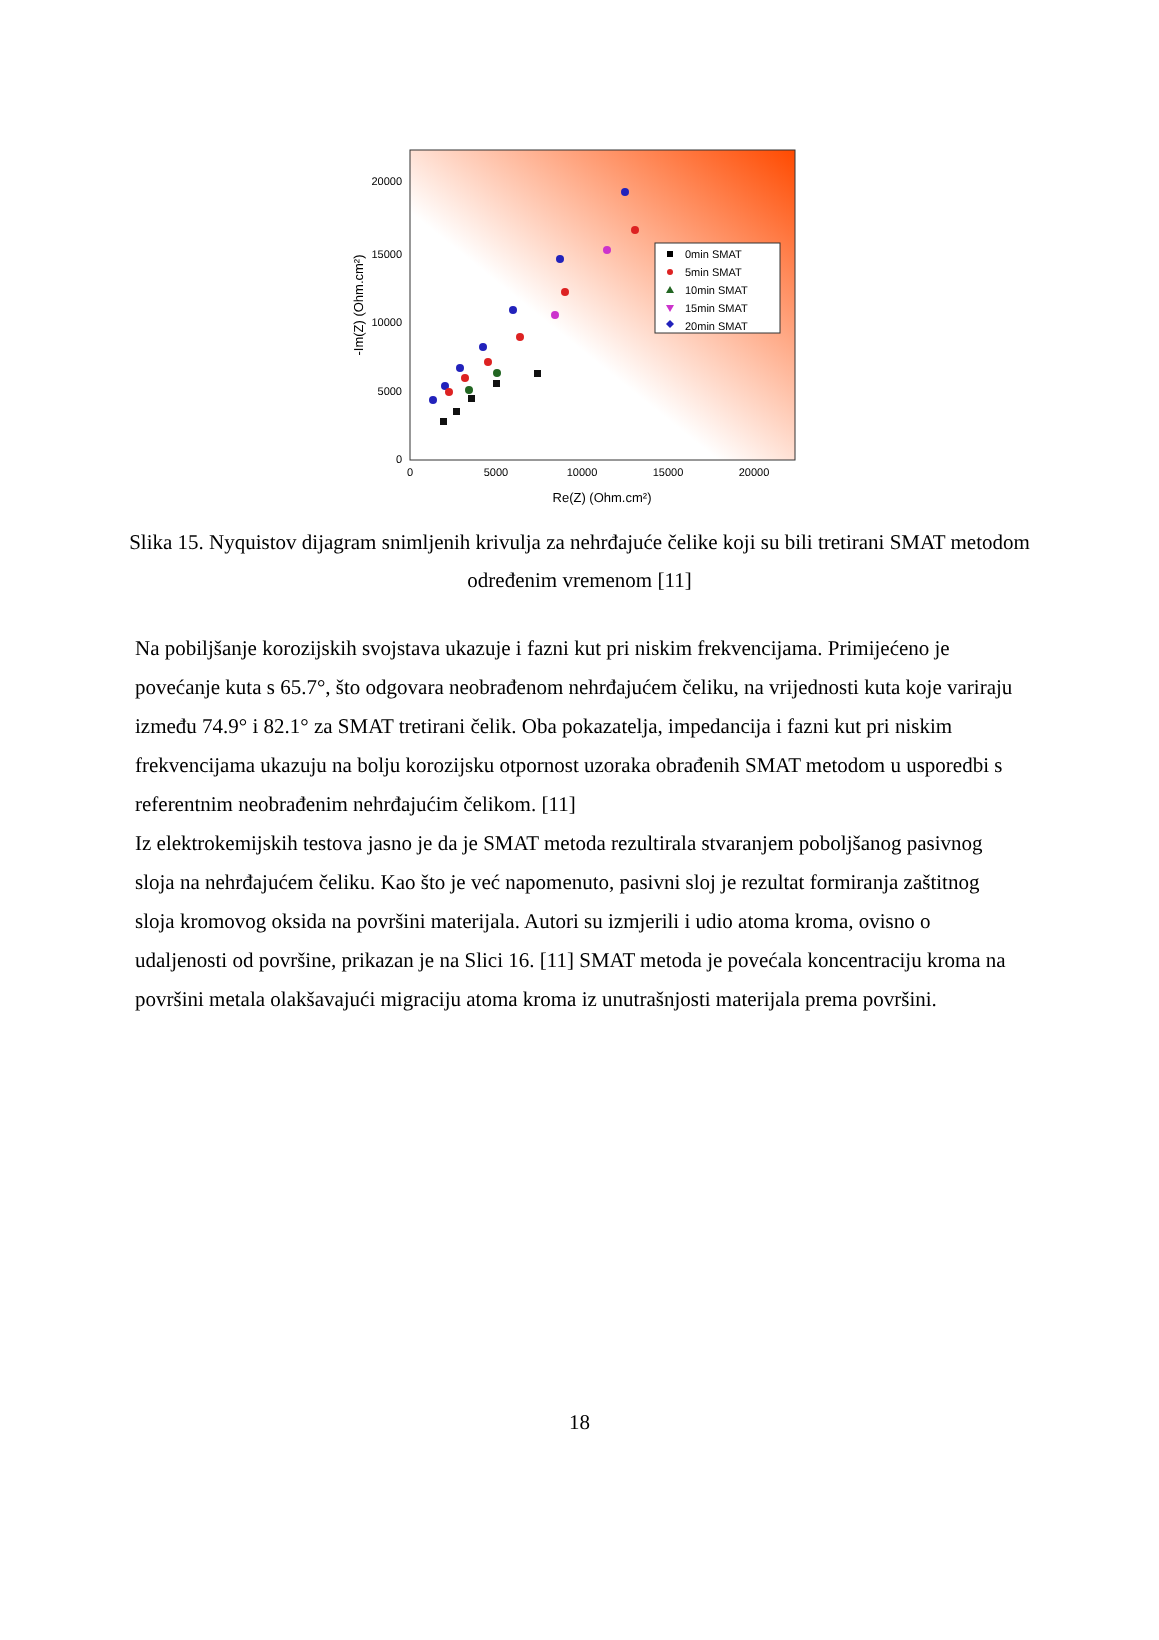20000
15000
10000
5000
0
0
5000
10000
15000
20000
Re(Z) (Ohm.cm²)
-Im(Z) (Ohm.cm²)
0min SMAT
5min SMAT
10min SMAT
15min SMAT
20min SMAT
Slika 15. Nyquistov dijagram snimljenih krivulja za nehrđajuće čelike koji su bili tretirani SMAT metodom određenim vremenom [11]
Na pobiljšanje korozijskih svojstava ukazuje i fazni kut pri niskim frekvencijama. Primijećeno je povećanje kuta s 65.7°, što odgovara neobrađenom nehrđajućem čeliku, na vrijednosti kuta koje variraju između 74.9° i 82.1° za SMAT tretirani čelik. Oba pokazatelja, impedancija i fazni kut pri niskim frekvencijama ukazuju na bolju korozijsku otpornost uzoraka obrađenih SMAT metodom u usporedbi s referentnim neobrađenim nehrđajućim čelikom. [11]
Iz elektrokemijskih testova jasno je da je SMAT metoda rezultirala stvaranjem poboljšanog pasivnog sloja na nehrđajućem čeliku. Kao što je već napomenuto, pasivni sloj je rezultat formiranja zaštitnog sloja kromovog oksida na površini materijala. Autori su izmjerili i udio atoma kroma, ovisno o udaljenosti od površine, prikazan je na Slici 16. [11] SMAT metoda je povećala koncentraciju kroma na površini metala olakšavajući migraciju atoma kroma iz unutrašnjosti materijala prema površini.
18